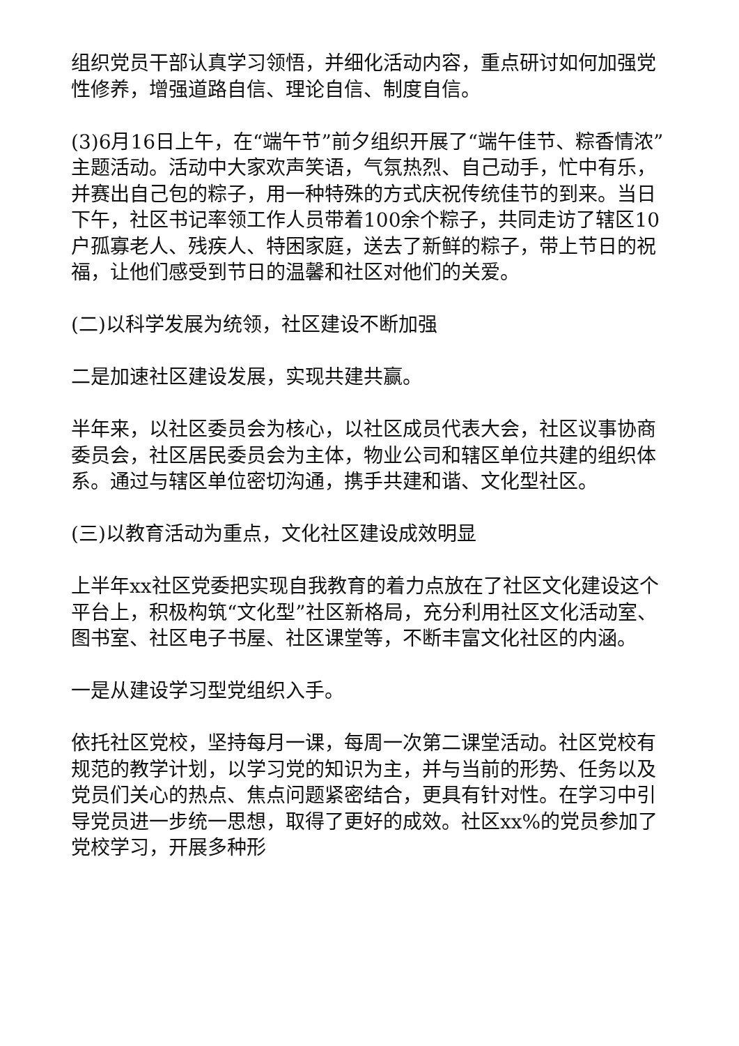组织党员干部认真学习领悟，并细化活动内容，重点研讨如何加强党性修养，增强道路自信、理论自信、制度自信。
(3)6月16日上午，在“端午节”前夕组织开展了“端午佳节、粽香情浓”主题活动。活动中大家欢声笑语，气氛热烈、自己动手，忙中有乐，并赛出自己包的粽子，用一种特殊的方式庆祝传统佳节的到来。当日下午，社区书记率领工作人员带着100余个粽子，共同走访了辖区10户孤寡老人、残疾人、特困家庭，送去了新鲜的粽子，带上节日的祝福，让他们感受到节日的温馨和社区对他们的关爱。
(二)以科学发展为统领，社区建设不断加强
二是加速社区建设发展，实现共建共赢。
半年来，以社区委员会为核心，以社区成员代表大会，社区议事协商委员会，社区居民委员会为主体，物业公司和辖区单位共建的组织体系。通过与辖区单位密切沟通，携手共建和谐、文化型社区。
(三)以教育活动为重点，文化社区建设成效明显
上半年xx社区党委把实现自我教育的着力点放在了社区文化建设这个平台上，积极构筑“文化型”社区新格局，充分利用社区文化活动室、图书室、社区电子书屋、社区课堂等，不断丰富文化社区的内涵。
一是从建设学习型党组织入手。
依托社区党校，坚持每月一课，每周一次第二课堂活动。社区党校有规范的教学计划，以学习党的知识为主，并与当前的形势、任务以及党员们关心的热点、焦点问题紧密结合，更具有针对性。在学习中引导党员进一步统一思想，取得了更好的成效。社区xx%的党员参加了党校学习，开展多种形